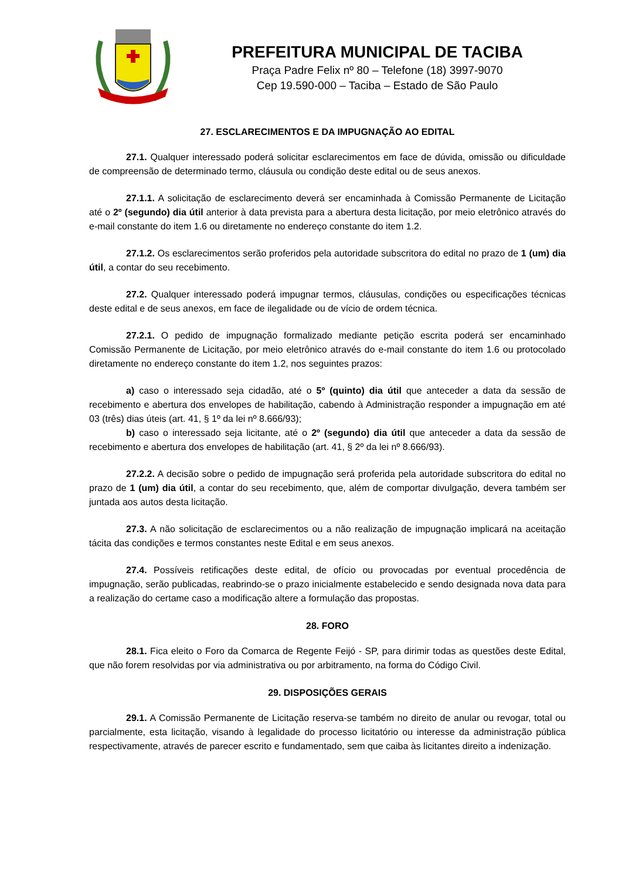PREFEITURA MUNICIPAL DE TACIBA
Praça Padre Felix nº 80 – Telefone (18) 3997-9070
Cep 19.590-000 – Taciba – Estado de São Paulo
27. ESCLARECIMENTOS E DA IMPUGNAÇÃO AO EDITAL
27.1. Qualquer interessado poderá solicitar esclarecimentos em face de dúvida, omissão ou dificuldade de compreensão de determinado termo, cláusula ou condição deste edital ou de seus anexos.
27.1.1. A solicitação de esclarecimento deverá ser encaminhada à Comissão Permanente de Licitação até o 2º (segundo) dia útil anterior à data prevista para a abertura desta licitação, por meio eletrônico através do e-mail constante do item 1.6 ou diretamente no endereço constante do item 1.2.
27.1.2. Os esclarecimentos serão proferidos pela autoridade subscritora do edital no prazo de 1 (um) dia útil, a contar do seu recebimento.
27.2. Qualquer interessado poderá impugnar termos, cláusulas, condições ou especificações técnicas deste edital e de seus anexos, em face de ilegalidade ou de vício de ordem técnica.
27.2.1. O pedido de impugnação formalizado mediante petição escrita poderá ser encaminhado Comissão Permanente de Licitação, por meio eletrônico através do e-mail constante do item 1.6 ou protocolado diretamente no endereço constante do item 1.2, nos seguintes prazos:
a) caso o interessado seja cidadão, até o 5º (quinto) dia útil que anteceder a data da sessão de recebimento e abertura dos envelopes de habilitação, cabendo à Administração responder a impugnação em até 03 (três) dias úteis (art. 41, § 1º da lei nº 8.666/93);
b) caso o interessado seja licitante, até o 2º (segundo) dia útil que anteceder a data da sessão de recebimento e abertura dos envelopes de habilitação (art. 41, § 2º da lei nº 8.666/93).
27.2.2. A decisão sobre o pedido de impugnação será proferida pela autoridade subscritora do edital no prazo de 1 (um) dia útil, a contar do seu recebimento, que, além de comportar divulgação, devera também ser juntada aos autos desta licitação.
27.3. A não solicitação de esclarecimentos ou a não realização de impugnação implicará na aceitação tácita das condições e termos constantes neste Edital e em seus anexos.
27.4. Possíveis retificações deste edital, de ofício ou provocadas por eventual procedência de impugnação, serão publicadas, reabrindo-se o prazo inicialmente estabelecido e sendo designada nova data para a realização do certame caso a modificação altere a formulação das propostas.
28. FORO
28.1. Fica eleito o Foro da Comarca de Regente Feijó - SP, para dirimir todas as questões deste Edital, que não forem resolvidas por via administrativa ou por arbitramento, na forma do Código Civil.
29. DISPOSIÇÕES GERAIS
29.1. A Comissão Permanente de Licitação reserva-se também no direito de anular ou revogar, total ou parcialmente, esta licitação, visando à legalidade do processo licitatório ou interesse da administração pública respectivamente, através de parecer escrito e fundamentado, sem que caiba às licitantes direito a indenização.